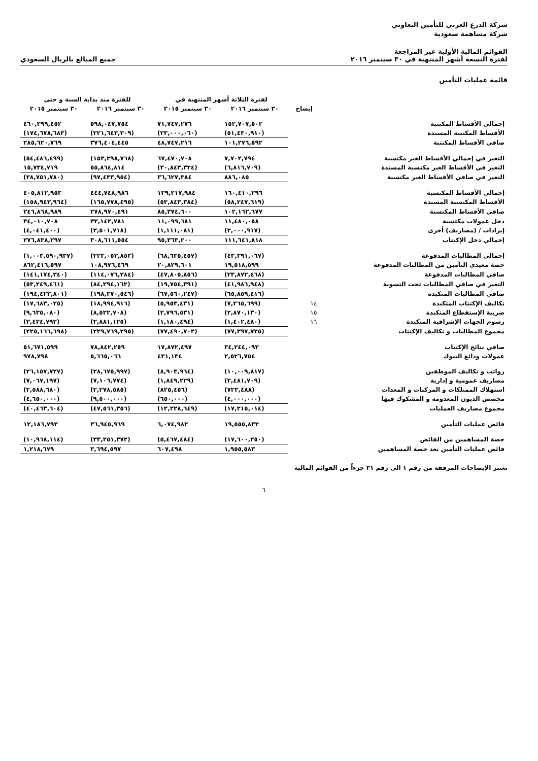شركة الدرع العربي للتأمين التعاوني
شركة مساهمة سعودية
القوائم المالية الأولية غير المراجعة
لفترة التسعة أشهر المنتهية في ٣٠ سبتمبر ٢٠١٦
جميع المبالغ بالريال السعودي
قائمة عمليات التأمين
| | | لفترة الثلاثة أشهر المنتهية في | | للفترة منذ بداية السنة و حتى | |
| --- | --- | --- | --- | --- | --- |
| | إيضاح | ٣٠ سبتمبر ٢٠١٦ | ٣٠ سبتمبر ٢٠١٥ | ٣٠ سبتمبر ٢٠١٦ | ٣٠ سبتمبر ٢٠١٥ |
| إجمالي الأقساط المكتتبة | | ١٥٢,٧٠٧,٥٠٢ | ٧١,٧٤٧,٢٧٦ | ٥٩٨,٠٤٧,٧٥٤ | ٤٦٠,٢٩٩,٤٥٢ |
| الأقساط المكتتبة المسندة | | (٥١,٤٣٠,٩١٠) | (٢٣,٠٠٠,٠٦٠) | (٢٢١,٦٤٣,٣٠٩) | (١٧٤,٦٧٨,٦٨٣) |
| صافي الأقساط المكتتبة | | ١٠١,٢٧٦,٥٩٢ | ٤٨,٧٤٧,٢١٦ | ٣٧٦,٤٠٤,٤٤٥ | ٢٨٥,٦٢٠,٧٦٩ |
| التغير في إجمالي الأقساط الغير مكتسبة | | ٧,٧٠٢,٧٩٤ | ٦٧,٤٧٠,٧٠٨ | (١٥٣,٢٩٨,٧٦٨) | (٥٤,٤٨٦,٤٩٩) |
| التغير في الأقساط الغير مكتسبة المسندة | | (٦,٨١٦,٧٠٩) | (٣٠,٨٤٣,٣٢٤) | ٥٥,٨٦٤,٨١٤ | ١٥,٧٣٤,٧١٩ |
| التغير في صافي الأقساط الغير مكتسبة | | ٨٨٦,٠٨٥ | ٣٦,٦٢٧,٣٨٤ | (٩٧,٤٣٣,٩٥٤) | (٣٨,٧٥١,٧٨٠) |
| إجمالي الأقساط المكتسبة | | ١٦٠,٤١٠,٢٩٦ | ١٣٩,٢١٧,٩٨٤ | ٤٤٤,٧٤٨,٩٨٦ | ٤٠٥,٨١٢,٩٥٣ |
| الأقساط المكتسبة المسندة | | (٥٨,٢٤٧,٦١٩) | (٥٣,٨٤٣,٣٨٤) | (١٦٥,٧٧٨,٤٩٥) | (١٥٨,٩٤٣,٩٦٤) |
| صافي الأقساط المكتسبة | | ١٠٢,١٦٢,٦٧٧ | ٨٥,٣٧٤,٦٠٠ | ٢٧٨,٩٧٠,٤٩١ | ٢٤٦,٨٦٨,٩٨٩ |
| دخل عمولات مكتسبة | | ١١,٤٨٠,٠٥٨ | ١١,٠٩٩,٦٨١ | ٣٣,١٤٢,٧٨١ | ٣٤,٠١٠,٧٠٨ |
| إيرادات / (مصاريف) أخرى | | (٢,٠٠٠,٩١٧) | (١,١١١,٠٨١) | (٣,٥٠١,٧١٨) | (٤,٠٤١,٤٠٠) |
| إجمالي دخل الإكتتاب | | ١١١,٦٤١,٨١٨ | ٩٥,٣٦٣,٢٠٠ | ٣٠٨,٦١١,٥٥٤ | ٢٧٦,٨٣٨,٢٩٧ |
| إجمالي المطالبات المدفوعة | | (٤٣,٣٩١,٠٦٧) | (٦٨,٦٣٥,٤٥٧) | (٢٢٣,٠٥٢,٨٥٣) | (١,٠٠٣,٥٩٠,٩٣٧) |
| حصة معيدي التأمين من المطالبات المدفوعة | | ١٩,٥١٨,٥٩٩ | ٢٠,٨٢٩,٦٠١ | ١٠٨,٩٧٦,٤٦٩ | ٨٦٢,٤١٦,٥٩٧ |
| صافي المطالبات المدفوعة | | (٢٣,٨٧٢,٤٦٨) | (٤٧,٨٠٥,٨٥٦) | (١١٤,٠٧٦,٣٨٤) | (١٤١,١٧٤,٣٤٠) |
| التغير في صافي المطالبات تحت التسوية | | (٤١,٩٨٦,٩٤٨) | (١٩,٧٥٤,٣٩١) | (٨٤,٢٩٤,١٦٢) | (٥٣,٢٤٩,٤٦١) |
| صافي المطالبات المتكبدة | | (٦٥,٨٥٩,٤١٦) | (٦٧,٥٦٠,٢٤٧) | (١٩٨,٣٧٠,٥٤٦) | (١٩٤,٤٢٣,٨٠١) |
| تكاليف الإكتتاب المتكبدة | ١٤ | (٧,٢٦٥,٦٩٩) | (٥,٩٥٣,٤٣١) | (١٨,٩٩٤,٩١٦) | (١٧,٦٨٣,٠٢٥) |
| ضريبة الإستقطاع المتكبدة | ١٥ | (٢,٨٧٠,١٣٠) | (٢,٧٩٦,٥٣١) | (٨,٥٢٢,٧٠٨) | (٩,٦٣٥,٠٨٠) |
| رسوم الجهات الإشرافية المتكبدة | ١٦ | (١,٤٠٢,٤٨٠) | (١,١٨٠,٤٩٤) | (٣,٨٨١,١٢٥) | (٣,٤٢٤,٧٩٢) |
| مجموع المطالبات و تكاليف الإكتتاب | | (٧٧,٣٩٧,٧٢٥) | (٧٧,٤٩٠,٧٠٣) | (٢٢٩,٧٦٩,٢٩٥) | (٢٢٥,١٦٦,٦٩٨) |
| صافي نتائج الإكتتاب | | ٣٤,٢٤٤,٠٩٣ | ١٧,٨٧٢,٤٩٧ | ٧٨,٨٤٢,٢٥٩ | ٥١,٦٧١,٥٩٩ |
| عمولات ودائع البنوك | | ٢,٥٢٦,٧٥٤ | ٤٣١,١٣٤ | ٥,٦٦٥,٠٦٦ | ٩٧٨,٧٩٨ |
| رواتب و تكاليف الموظفين | | (١٠,٠٠٩,٨١٧) | (٨,٩٠٣,٩٦٤) | (٢٨,٦٧٥,٩٩٧) | (٢٦,١٥٧,٧٢٧) |
| مصاريف عمومية و إدارية | | (٢,٤٨١,٧٠٩) | (١,٨٤٩,٢٢٩) | (٧,١٠٦,٧٧٤) | (٧,٠٦٧,١٩٧) |
| استهلاك الممتلكات و المركبات و المعدات | | (٧٢٣,٤٨٨) | (٨٢٥,٤٥٦) | (٢,٢٧٨,٥٨٥) | (٢,٥٨٨,٦٨٠) |
| مخصص الديون المعدومة و المشكوك فيها | | (٤,٠٠٠,٠٠٠) | (٦٥٠,٠٠٠) | (٩,٥٠٠,٠٠٠) | (٤,٦٥٠,٠٠٠) |
| مجموع مصاريف العمليات | | (١٧,٢١٥,٠١٤) | (١٢,٢٢٨,٦٤٩) | (٤٧,٥٦١,٣٥٦) | (٤٠,٤٦٣,٦٠٤) |
| فائض عمليات التأمين | | ١٩,٥٥٥,٨٣٣ | ٦,٠٧٤,٩٨٢ | ٣٦,٩٤٥,٩٦٩ | ١٢,١٨٦,٧٩٣ |
| حصة المساهمين من الفائض | | (١٧,٦٠٠,٢٥٠) | (٥,٤٦٧,٤٨٤) | (٣٣,٢٥١,٣٧٢) | (١٠,٩٦٨,١١٤) |
| فائض عمليات التأمين بعد حصة المساهمين | | ١,٩٥٥,٥٨٣ | ٦٠٧,٤٩٨ | ٣,٦٩٤,٥٩٧ | ١,٢١٨,٦٧٩ |
تعتبر الإيضاحات المرفقة من رقم ١ الى رقم ٣١ جزءاً من القوائم المالية
٦